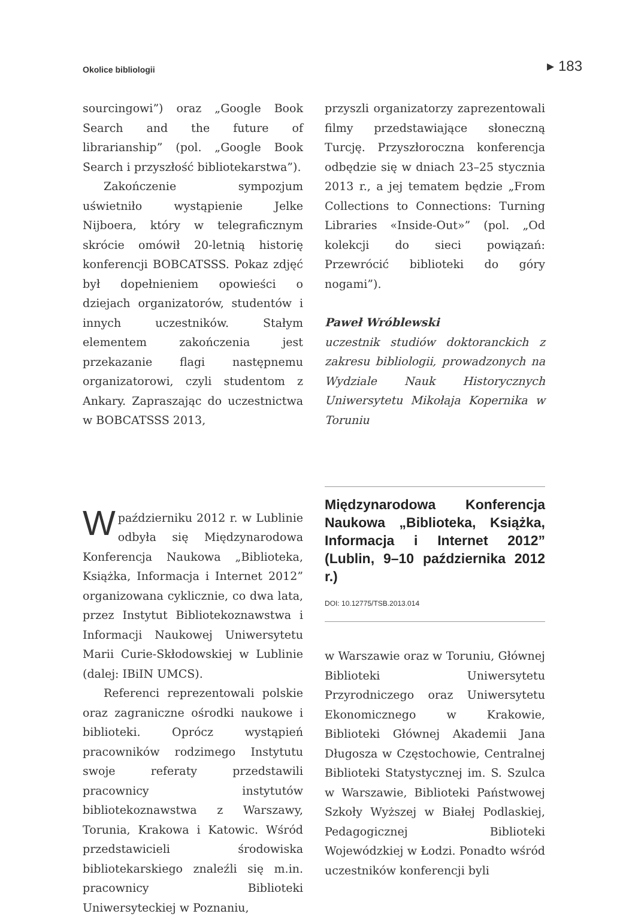Okolice bibliologii ▸ 183
sourcingowi”) oraz „Google Book Search and the future of librarianship” (pol. „Google Book Search i przyszłość bibliotekarstwa”).
Zakończenie sympozjum uświetniło wystąpienie Jelke Nijboera, który w telegraficznym skrócie omówił 20-letnią historię konferencji BOBCATSSS. Pokaz zdjęć był dopełnieniem opowieści o dziejach organizatorów, studentów i innych uczestników. Stałym elementem zakończenia jest przekazanie flagi następnemu organizatorowi, czyli studentom z Ankary. Zapraszając do uczestnictwa w BOBCATSSS 2013,
przyszli organizatorzy zaprezentowali filmy przedstawiające słoneczną Turcję. Przyszłoroczna konferencja odbędzie się w dniach 23–25 stycznia 2013 r., a jej tematem będzie „From Collections to Connections: Turning Libraries «Inside-Out»” (pol. „Od kolekcji do sieci powiązań: Przewrócić biblioteki do góry nogami”).
Paweł Wróblewski
uczestnik studiów doktoranckich z zakresu bibliologii, prowadzonych na Wydziale Nauk Historycznych Uniwersytetu Mikołaja Kopernika w Toruniu
W październiku 2012 r. w Lublinie odbyła się Międzynarodowa Konferencja Naukowa „Biblioteka, Książka, Informacja i Internet 2012” organizowana cyklicznie, co dwa lata, przez Instytut Bibliotekoznawstwa i Informacji Naukowej Uniwersytetu Marii Curie-Skłodowskiej w Lublinie (dalej: IBiIN UMCS).
Referenci reprezentowali polskie oraz zagraniczne ośrodki naukowe i biblioteki. Oprócz wystąpień pracowników rodzimego Instytutu swoje referaty przedstawili pracownicy instytutów bibliotekoznawstwa z Warszawy, Torunia, Krakowa i Katowic. Wśród przedstawicieli środowiska bibliotekarskiego znaleźli się m.in. pracownicy Biblioteki Uniwersyteckiej w Poznaniu,
Międzynarodowa Konferencja Naukowa „Biblioteka, Książka, Informacja i Internet 2012” (Lublin, 9–10 października 2012 r.)
DOI: 10.12775/TSB.2013.014
w Warszawie oraz w Toruniu, Głównej Biblioteki Uniwersytetu Przyrodniczego oraz Uniwersytetu Ekonomicznego w Krakowie, Biblioteki Głównej Akademii Jana Długosza w Częstochowie, Centralnej Biblioteki Statystycznej im. S. Szulca w Warszawie, Biblioteki Państwowej Szkoły Wyższej w Białej Podlaskiej, Pedagogicznej Biblioteki Wojewódzkiej w Łodzi. Ponadto wśród uczestników konferencji byli